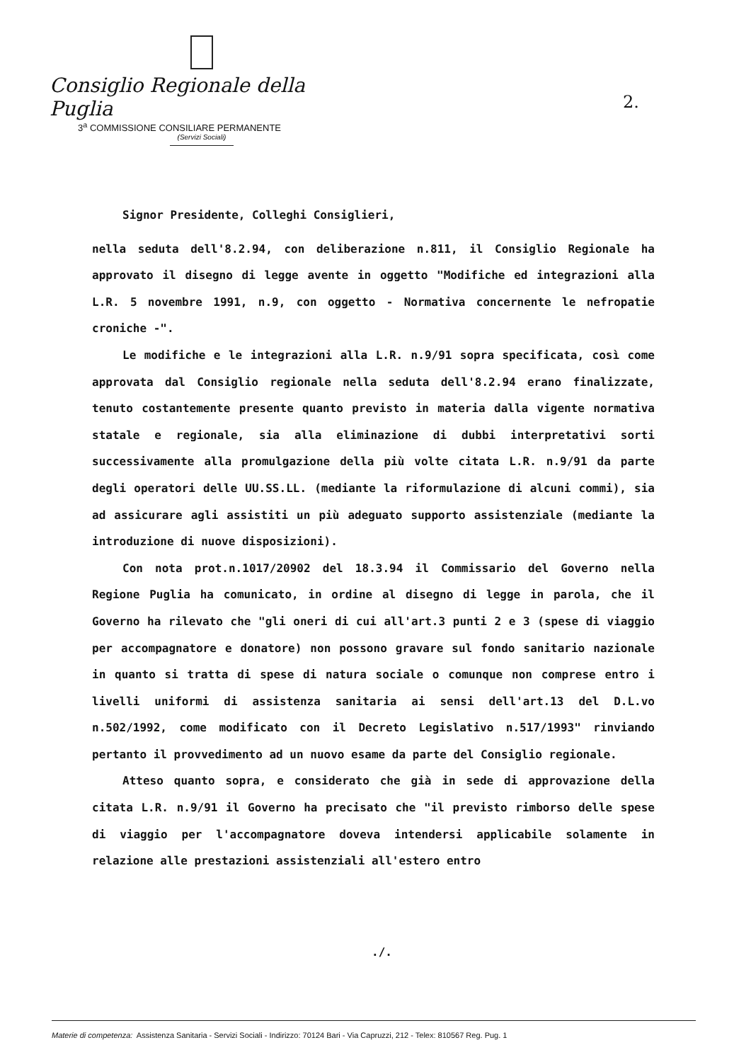Consiglio Regionale della Puglia
3<sup>a</sup> COMMISSIONE CONSILIARE PERMANENTE
(Servizi Sociali)
2.
Signor Presidente, Colleghi Consiglieri,
nella seduta dell'8.2.94, con deliberazione n.811, il Consiglio Regionale ha approvato il disegno di legge avente in oggetto "Modifiche ed integrazioni alla L.R. 5 novembre 1991, n.9, con oggetto - Normativa concernente le nefropatie croniche -".
Le modifiche e le integrazioni alla L.R. n.9/91 sopra specificata, così come approvata dal Consiglio regionale nella seduta dell'8.2.94 erano finalizzate, tenuto costantemente presente quanto previsto in materia dalla vigente normativa statale e regionale, sia alla eliminazione di dubbi interpretativi sorti successivamente alla promulgazione della più volte citata L.R. n.9/91 da parte degli operatori delle UU.SS.LL. (mediante la riformulazione di alcuni commi), sia ad assicurare agli assistiti un più adeguato supporto assistenziale (mediante la introduzione di nuove disposizioni).
Con nota prot.n.1017/20902 del 18.3.94 il Commissario del Governo nella Regione Puglia ha comunicato, in ordine al disegno di legge in parola, che il Governo ha rilevato che "gli oneri di cui all'art.3 punti 2 e 3 (spese di viaggio per accompagnatore e donatore) non possono gravare sul fondo sanitario nazionale in quanto si tratta di spese di natura sociale o comunque non comprese entro i livelli uniformi di assistenza sanitaria ai sensi dell'art.13 del D.L.vo n.502/1992, come modificato con il Decreto Legislativo n.517/1993" rinviando pertanto il provvedimento ad un nuovo esame da parte del Consiglio regionale.
Atteso quanto sopra, e considerato che già in sede di approvazione della citata L.R. n.9/91 il Governo ha precisato che "il previsto rimborso delle spese di viaggio per l'accompagnatore doveva intendersi applicabile solamente in relazione alle prestazioni assistenziali all'estero entro
./.
Materie di competenza: Assistenza Sanitaria - Servizi Sociali - Indirizzo: 70124 Bari - Via Capruzzi, 212 - Telex: 810567 Reg. Pug. 1